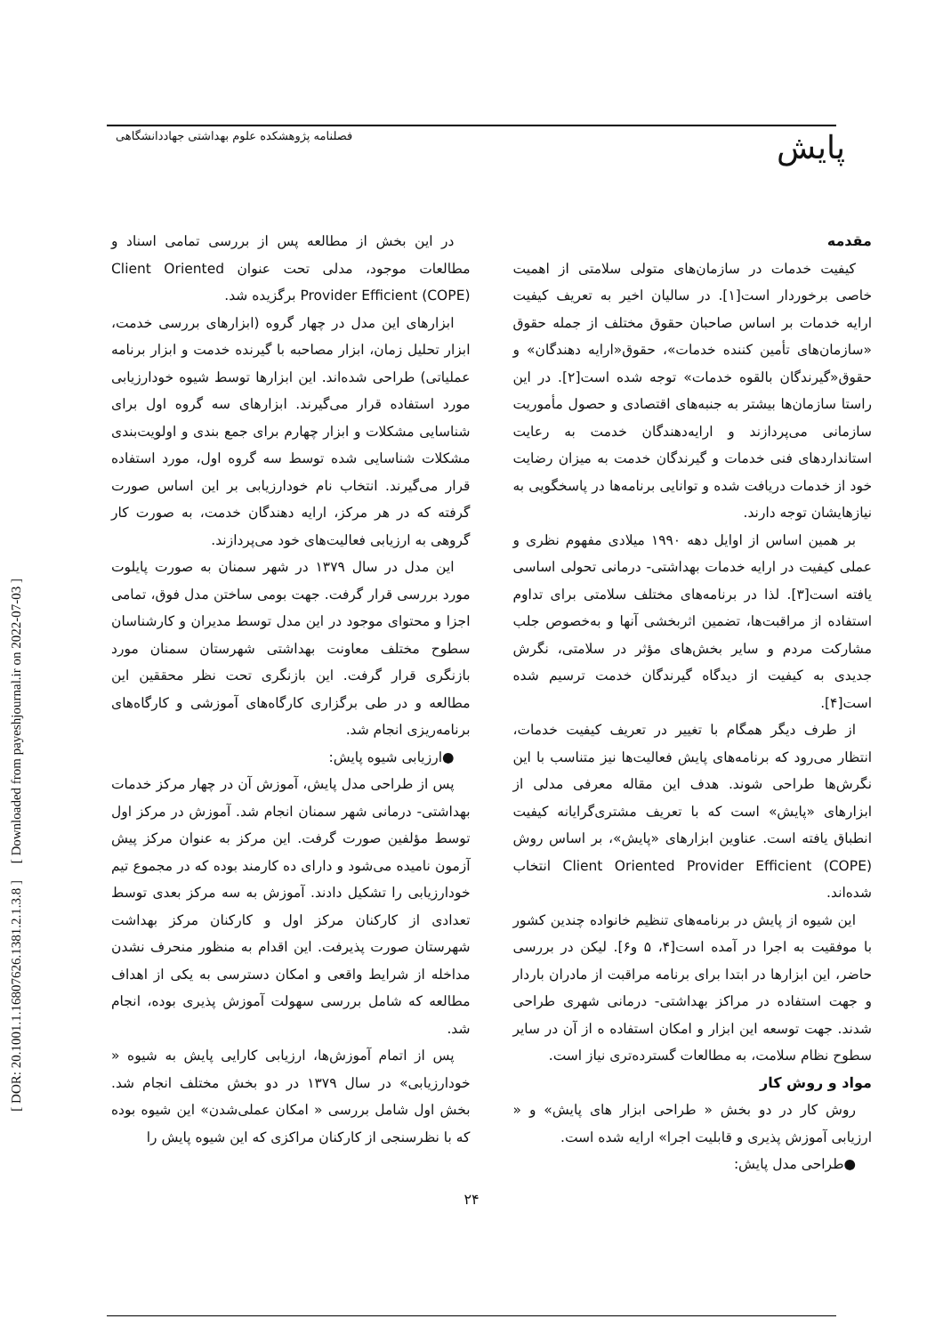پایش فصلنامه پژوهشکده علوم بهداشتی جهاددانشگاهی
[ DOR: 20.1001.1.16807626.1381.2.1.3.8 ] [ Downloaded from payeshjournal.ir on 2022-07-03 ]
مقدمه
کیفیت خدمات در سازمان‌های متولی سلامتی از اهمیت خاصی برخوردار است[۱]. در سالیان اخیر به تعریف کیفیت ارایه خدمات بر اساس صاحبان حقوق مختلف از جمله حقوق «سازمان‌های تأمین کننده خدمات»، حقوق«ارایه دهندگان» و حقوق«گیرندگان بالقوه خدمات» توجه شده است[۲]. در این راستا سازمان‌ها بیشتر به جنبه‌های اقتصادی و حصول مأموریت سازمانی می‌پردازند و ارایه‌دهندگان خدمت به رعایت استانداردهای فنی خدمات و گیرندگان خدمت به میزان رضایت خود از خدمات دریافت شده و توانایی برنامه‌ها در پاسخگویی به نیازهایشان توجه دارند.
بر همین اساس از اوایل دهه ۱۹۹۰ میلادی مفهوم نظری و عملی کیفیت در ارایه خدمات بهداشتی- درمانی تحولی اساسی یافته است[۳]. لذا در برنامه‌های مختلف سلامتی برای تداوم استفاده از مراقبت‌ها، تضمین اثربخشی آنها و به‌خصوص جلب مشارکت مردم و سایر بخش‌های مؤثر در سلامتی، نگرش جدیدی به کیفیت از دیدگاه گیرندگان خدمت ترسیم شده است[۴].
از طرف دیگر همگام با تغییر در تعریف کیفیت خدمات، انتظار می‌رود که برنامه‌های پایش فعالیت‌ها نیز متناسب با این نگرش‌ها طراحی شوند. هدف این مقاله معرفی مدلی از ابزارهای «پایش» است که با تعریف مشتری‌گرایانه کیفیت انطباق یافته است. عناوین ابزارهای «پایش»، بر اساس روش Client Oriented Provider Efficient (COPE) انتخاب شده‌اند.
این شیوه از پایش در برنامه‌های تنظیم خانواده چندین کشور با موفقیت به اجرا در آمده است[۴، ۵ و۶]. لیکن در بررسی حاضر، این ابزارها در ابتدا برای برنامه مراقبت از مادران باردار و جهت استفاده در مراکز بهداشتی- درمانی شهری طراحی شدند. جهت توسعه این ابزار و امکان استفاده ه از آن در سایر سطوح نظام سلامت، به مطالعات گسترده‌تری نیاز است.
مواد و روش کار
روش کار در دو بخش « طراحی ابزار های پایش» و « ارزیابی آموزش پذیری و قابلیت اجرا» ارایه شده است.
●طراحی مدل پایش:
در این بخش از مطالعه پس از بررسی تمامی اسناد و مطالعات موجود، مدلی تحت عنوان Client Oriented Provider Efficient (COPE) برگزیده شد.
ابزارهای این مدل در چهار گروه (ابزارهای بررسی خدمت، ابزار تحلیل زمان، ابزار مصاحبه با گیرنده خدمت و ابزار برنامه عملیاتی) طراحی شده‌اند. این ابزارها توسط شیوه خودارزیابی مورد استفاده قرار می‌گیرند. ابزارهای سه گروه اول برای شناسایی مشکلات و ابزار چهارم برای جمع بندی و اولویت‌بندی مشکلات شناسایی شده توسط سه گروه اول، مورد استفاده قرار می‌گیرند. انتخاب نام خودارزیابی بر این اساس صورت گرفته که در هر مرکز، ارایه دهندگان خدمت، به صورت کار گروهی به ارزیابی فعالیت‌های خود می‌پردازند.
این مدل در سال ۱۳۷۹ در شهر سمنان به صورت پایلوت مورد بررسی قرار گرفت. جهت بومی ساختن مدل فوق، تمامی اجزا و محتوای موجود در این مدل توسط مدیران و کارشناسان سطوح مختلف معاونت بهداشتی شهرستان سمنان مورد بازنگری قرار گرفت. این بازنگری تحت نظر محققین این مطالعه و در طی برگزاری کارگاه‌های آموزشی و کارگاه‌های برنامه‌ریزی انجام شد.
●ارزیابی شیوه پایش:
پس از طراحی مدل پایش، آموزش آن در چهار مرکز خدمات بهداشتی- درمانی شهر سمنان انجام شد. آموزش در مرکز اول توسط مؤلفین صورت گرفت. این مرکز به عنوان مرکز پیش آزمون نامیده می‌شود و دارای ده کارمند بوده که در مجموع تیم خودارزیابی را تشکیل دادند. آموزش به سه مرکز بعدی توسط تعدادی از کارکنان مرکز اول و کارکنان مرکز بهداشت شهرستان صورت پذیرفت. این اقدام به منظور منحرف نشدن مداخله از شرایط واقعی و امکان دسترسی به یکی از اهداف مطالعه که شامل بررسی سهولت آموزش پذیری بوده، انجام شد.
پس از اتمام آموزش‌ها، ارزیابی کارایی پایش به شیوه « خودارزیابی» در سال ۱۳۷۹ در دو بخش مختلف انجام شد. بخش اول شامل بررسی « امکان عملی‌شدن» این شیوه بوده که با نظرسنجی از کارکنان مراکزی که این شیوه پایش را
۲۴